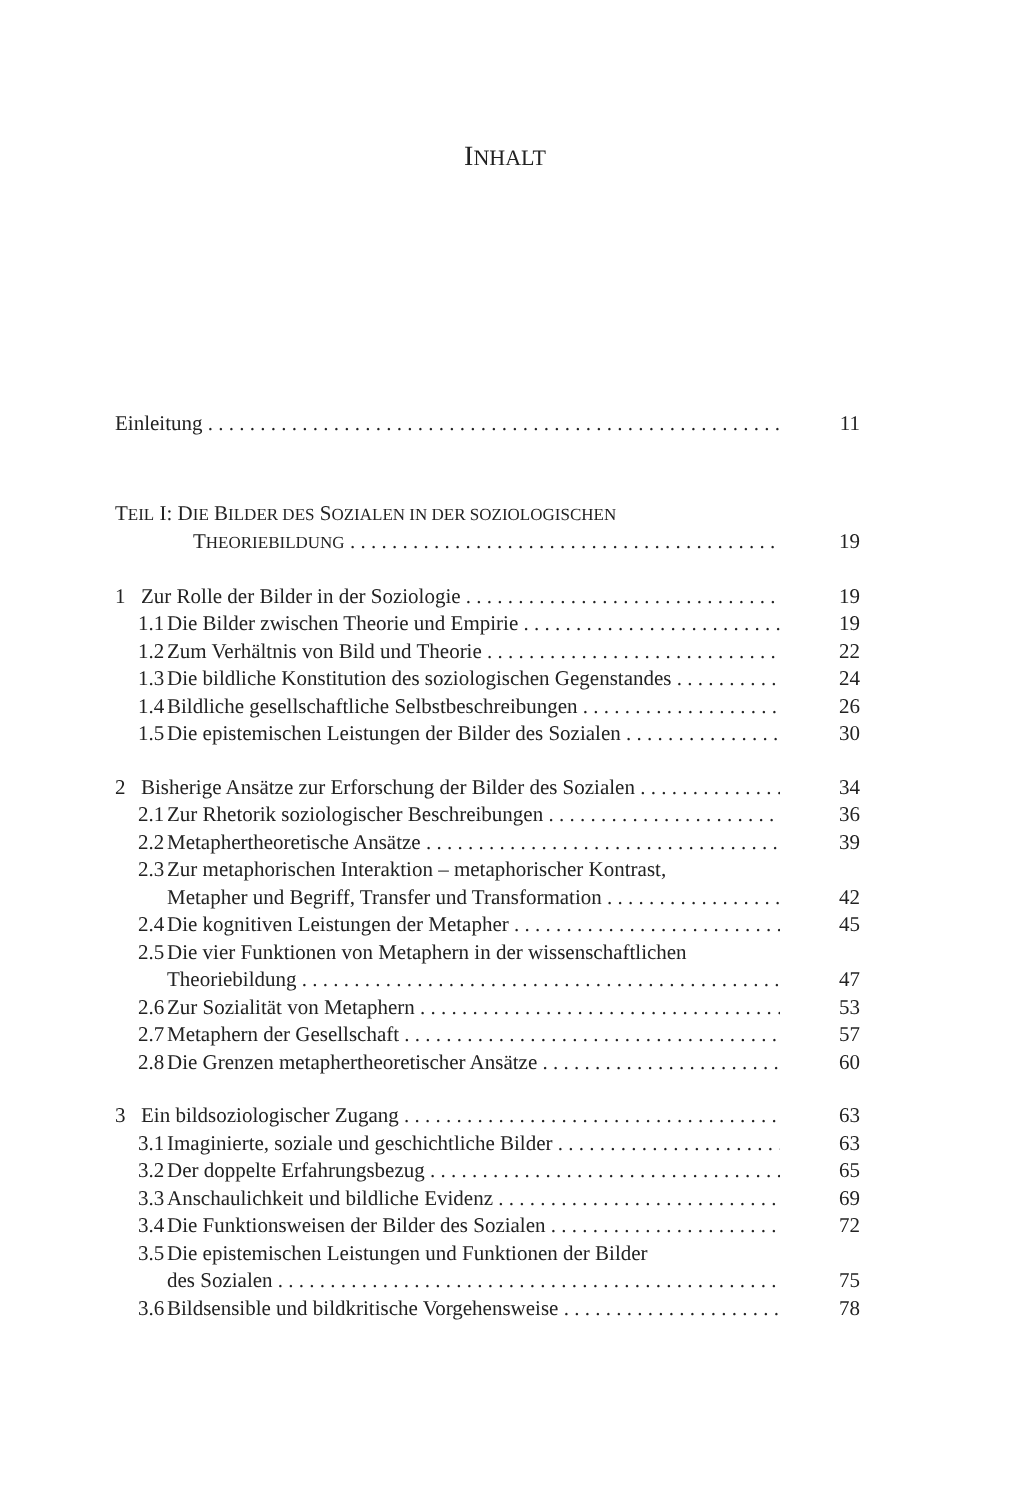INHALT
Einleitung 11
TEIL I: DIE BILDER DES SOZIALEN IN DER SOZIOLOGISCHEN
THEORIEBILDUNG
19
1 Zur Rolle der Bilder in der Soziologie 19
1.1 Die Bilder zwischen Theorie und Empirie 19
1.2 Zum Verhältnis von Bild und Theorie 22
1.3 Die bildliche Konstitution des soziologischen Gegenstandes 24
1.4 Bildliche gesellschaftliche Selbstbeschreibungen 26
1.5 Die epistemischen Leistungen der Bilder des Sozialen 30
2 Bisherige Ansätze zur Erforschung der Bilder des Sozialen 34
2.1 Zur Rhetorik soziologischer Beschreibungen 36
2.2 Metaphertheoretische Ansätze 39
2.3 Zur metaphorischen Interaktion – metaphorischer Kontrast,
Metapher und Begriff, Transfer und Transformation 42
2.4 Die kognitiven Leistungen der Metapher 45
2.5 Die vier Funktionen von Metaphern in der wissenschaftlichen
Theoriebildung 47
2.6 Zur Sozialität von Metaphern 53
2.7 Metaphern der Gesellschaft 57
2.8 Die Grenzen metaphertheoretischer Ansätze 60
3 Ein bildsoziologischer Zugang 63
3.1 Imaginierte, soziale und geschichtliche Bilder 63
3.2 Der doppelte Erfahrungsbezug 65
3.3 Anschaulichkeit und bildliche Evidenz 69
3.4 Die Funktionsweisen der Bilder des Sozialen 72
3.5 Die epistemischen Leistungen und Funktionen der Bilder
des Sozialen 75
3.6 Bildsensible und bildkritische Vorgehensweise 78